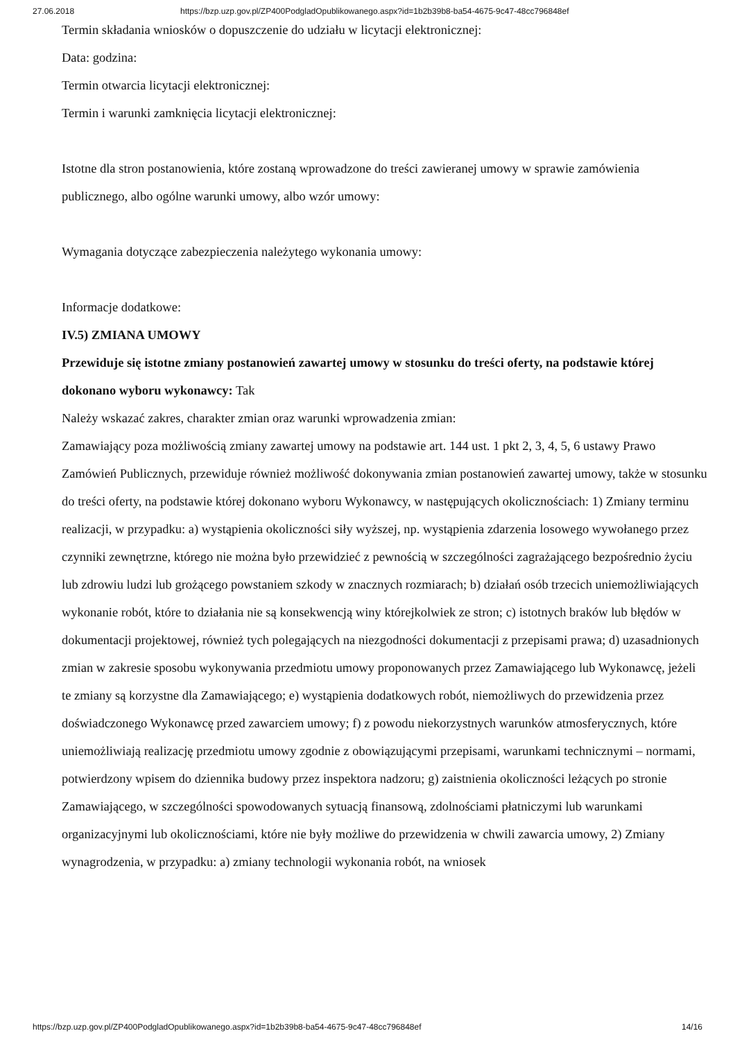27.06.2018 https://bzp.uzp.gov.pl/ZP400PodgladOpublikowanego.aspx?id=1b2b39b8-ba54-4675-9c47-48cc796848ef
Termin składania wniosków o dopuszczenie do udziału w licytacji elektronicznej:
Data: godzina:
Termin otwarcia licytacji elektronicznej:
Termin i warunki zamknięcia licytacji elektronicznej:
Istotne dla stron postanowienia, które zostaną wprowadzone do treści zawieranej umowy w sprawie zamówienia publicznego, albo ogólne warunki umowy, albo wzór umowy:
Wymagania dotyczące zabezpieczenia należytego wykonania umowy:
Informacje dodatkowe:
IV.5) ZMIANA UMOWY
Przewiduje się istotne zmiany postanowień zawartej umowy w stosunku do treści oferty, na podstawie której dokonano wyboru wykonawcy: Tak
Należy wskazać zakres, charakter zmian oraz warunki wprowadzenia zmian:
Zamawiający poza możliwością zmiany zawartej umowy na podstawie art. 144 ust. 1 pkt 2, 3, 4, 5, 6 ustawy Prawo Zamówień Publicznych, przewiduje również możliwość dokonywania zmian postanowień zawartej umowy, także w stosunku do treści oferty, na podstawie której dokonano wyboru Wykonawcy, w następujących okolicznościach: 1) Zmiany terminu realizacji, w przypadku: a) wystąpienia okoliczności siły wyższej, np. wystąpienia zdarzenia losowego wywołanego przez czynniki zewnętrzne, którego nie można było przewidzieć z pewnością w szczególności zagrażającego bezpośrednio życiu lub zdrowiu ludzi lub grożącego powstaniem szkody w znacznych rozmiarach; b) działań osób trzecich uniemożliwiających wykonanie robót, które to działania nie są konsekwencją winy którejkolwiek ze stron; c) istotnych braków lub błędów w dokumentacji projektowej, również tych polegających na niezgodności dokumentacji z przepisami prawa; d) uzasadnionych zmian w zakresie sposobu wykonywania przedmiotu umowy proponowanych przez Zamawiającego lub Wykonawcę, jeżeli te zmiany są korzystne dla Zamawiającego; e) wystąpienia dodatkowych robót, niemożliwych do przewidzenia przez doświadczonego Wykonawcę przed zawarciem umowy; f) z powodu niekorzystnych warunków atmosferycznych, które uniemożliwiają realizację przedmiotu umowy zgodnie z obowiązującymi przepisami, warunkami technicznymi – normami, potwierdzony wpisem do dziennika budowy przez inspektora nadzoru; g) zaistnienia okoliczności leżących po stronie Zamawiającego, w szczególności spowodowanych sytuacją finansową, zdolnościami płatniczymi lub warunkami organizacyjnymi lub okolicznościami, które nie były możliwe do przewidzenia w chwili zawarcia umowy, 2) Zmiany wynagrodzenia, w przypadku: a) zmiany technologii wykonania robót, na wniosek
https://bzp.uzp.gov.pl/ZP400PodgladOpublikowanego.aspx?id=1b2b39b8-ba54-4675-9c47-48cc796848ef 14/16